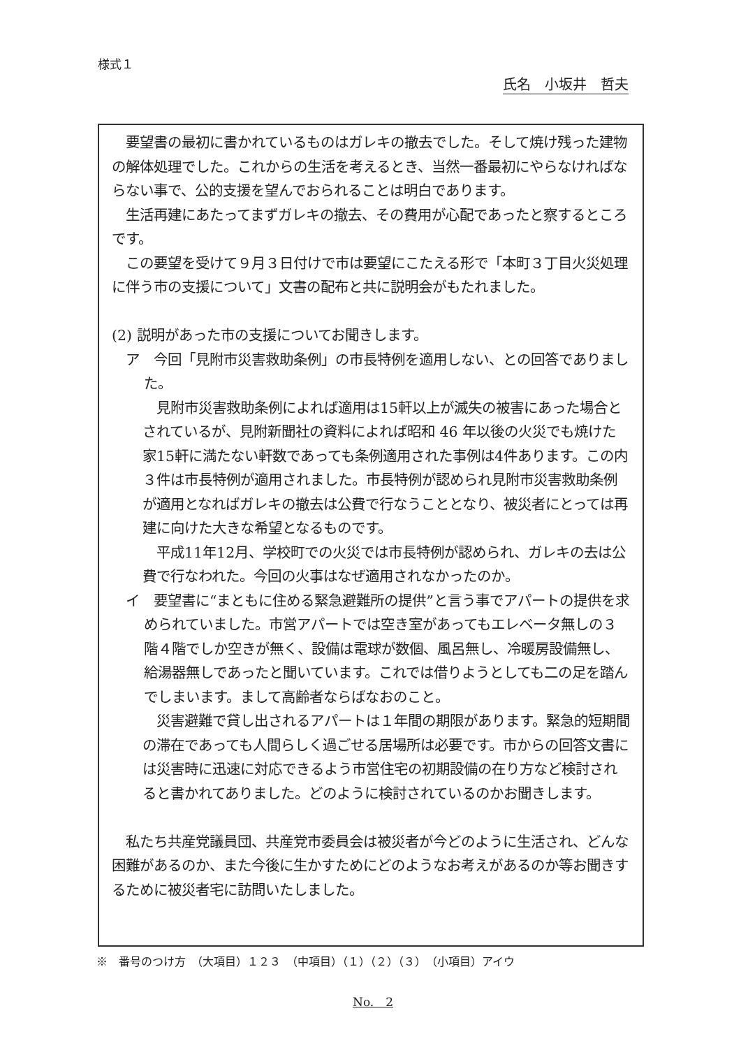様式１
氏名　小坂井　哲夫
　要望書の最初に書かれているものはガレキの撤去でした。そして焼け残った建物の解体処理でした。これからの生活を考えるとき、当然一番最初にやらなければならない事で、公的支援を望んでおられることは明白であります。
　生活再建にあたってまずガレキの撤去、その費用が心配であったと察するところです。
　この要望を受けて９月３日付けで市は要望にこたえる形で「本町３丁目火災処理に伴う市の支援について」文書の配布と共に説明会がもたれました。
(2) 説明があった市の支援についてお聞きします。
ア　今回「見附市災害救助条例」の市長特例を適用しない、との回答でありました。
　見附市災害救助条例によれば適用は15軒以上が滅失の被害にあった場合とされているが、見附新聞社の資料によれば昭和 46 年以後の火災でも焼けた家15軒に満たない軒数であっても条例適用された事例は4件あります。この内３件は市長特例が適用されました。市長特例が認められ見附市災害救助条例が適用となればガレキの撤去は公費で行なうこととなり、被災者にとっては再建に向けた大きな希望となるものです。
　平成11年12月、学校町での火災では市長特例が認められ、ガレキの去は公費で行なわれた。今回の火事はなぜ適用されなかったのか。
イ　要望書に“まともに住める緊急避難所の提供”と言う事でアパートの提供を求められていました。市営アパートでは空き室があってもエレベータ無しの３階４階でしか空きが無く、設備は電球が数個、風呂無し、冷暖房設備無し、給湯器無しであったと聞いています。これでは借りようとしても二の足を踏んでしまいます。まして高齢者ならばなおのこと。
　災害避難で貸し出されるアパートは１年間の期限があります。緊急的短期間の滞在であっても人間らしく過ごせる居場所は必要です。市からの回答文書には災害時に迅速に対応できるよう市営住宅の初期設備の在り方など検討されると書かれてありました。どのように検討されているのかお聞きします。
　私たち共産党議員団、共産党市委員会は被災者が今どのように生活され、どんな困難があるのか、また今後に生かすためにどのようなお考えがあるのか等お聞きするために被災者宅に訪問いたしました。
※　番号のつけ方　（大項目）１２３　（中項目）（１）（２）（３）　（小項目）アイウ
No.　2